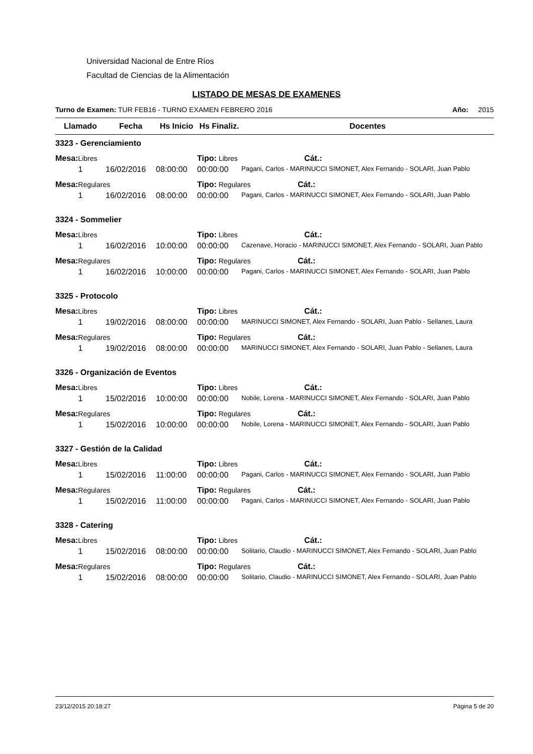Universidad Nacional de Entre Ríos
Facultad de Ciencias de la Alimentación
LISTADO DE MESAS DE EXAMENES
Turno de Examen: TUR FEB16 - TURNO EXAMEN FEBRERO 2016 Año: 2015
| Llamado | Fecha | Hs Inicio | Hs Finaliz. | Docentes |
| --- | --- | --- | --- | --- |
| 3323 - Gerenciamiento | | | | |
| Mesa: Libres | | | Tipo: Libres Cát.: | |
| 1 | 16/02/2016 | 08:00:00 | 00:00:00 | Pagani, Carlos - MARINUCCI SIMONET, Alex Fernando - SOLARI, Juan Pablo |
| Mesa: Regulares | | | Tipo: Regulares Cát.: | |
| 1 | 16/02/2016 | 08:00:00 | 00:00:00 | Pagani, Carlos - MARINUCCI SIMONET, Alex Fernando - SOLARI, Juan Pablo |
| 3324 - Sommelier | | | | |
| Mesa: Libres | | | Tipo: Libres Cát.: | |
| 1 | 16/02/2016 | 10:00:00 | 00:00:00 | Cazenave, Horacio - MARINUCCI SIMONET, Alex Fernando - SOLARI, Juan Pablo |
| Mesa: Regulares | | | Tipo: Regulares Cát.: | |
| 1 | 16/02/2016 | 10:00:00 | 00:00:00 | Pagani, Carlos - MARINUCCI SIMONET, Alex Fernando - SOLARI, Juan Pablo |
| 3325 - Protocolo | | | | |
| Mesa: Libres | | | Tipo: Libres Cát.: | |
| 1 | 19/02/2016 | 08:00:00 | 00:00:00 | MARINUCCI SIMONET, Alex Fernando - SOLARI, Juan Pablo - Sellanes, Laura |
| Mesa: Regulares | | | Tipo: Regulares Cát.: | |
| 1 | 19/02/2016 | 08:00:00 | 00:00:00 | MARINUCCI SIMONET, Alex Fernando - SOLARI, Juan Pablo - Sellanes, Laura |
| 3326 - Organización de Eventos | | | | |
| Mesa: Libres | | | Tipo: Libres Cát.: | |
| 1 | 15/02/2016 | 10:00:00 | 00:00:00 | Nobile, Lorena - MARINUCCI SIMONET, Alex Fernando - SOLARI, Juan Pablo |
| Mesa: Regulares | | | Tipo: Regulares Cát.: | |
| 1 | 15/02/2016 | 10:00:00 | 00:00:00 | Nobile, Lorena - MARINUCCI SIMONET, Alex Fernando - SOLARI, Juan Pablo |
| 3327 - Gestión de la Calidad | | | | |
| Mesa: Libres | | | Tipo: Libres Cát.: | |
| 1 | 15/02/2016 | 11:00:00 | 00:00:00 | Pagani, Carlos - MARINUCCI SIMONET, Alex Fernando - SOLARI, Juan Pablo |
| Mesa: Regulares | | | Tipo: Regulares Cát.: | |
| 1 | 15/02/2016 | 11:00:00 | 00:00:00 | Pagani, Carlos - MARINUCCI SIMONET, Alex Fernando - SOLARI, Juan Pablo |
| 3328 - Catering | | | | |
| Mesa: Libres | | | Tipo: Libres Cát.: | |
| 1 | 15/02/2016 | 08:00:00 | 00:00:00 | Solitario, Claudio - MARINUCCI SIMONET, Alex Fernando - SOLARI, Juan Pablo |
| Mesa: Regulares | | | Tipo: Regulares Cát.: | |
| 1 | 15/02/2016 | 08:00:00 | 00:00:00 | Solitario, Claudio - MARINUCCI SIMONET, Alex Fernando - SOLARI, Juan Pablo |
23/12/2015 20:18:27 Página 5 de 20